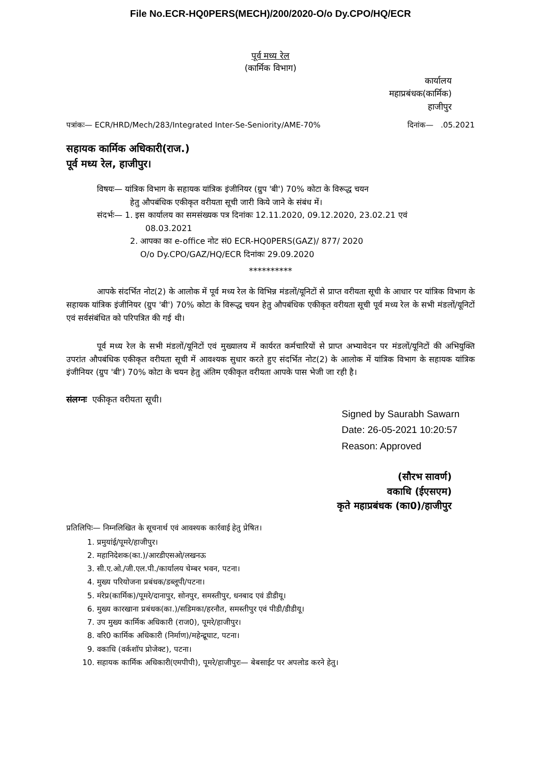File No.ECR-HQ0PERS(MECH)/200/2020-O/o Dy.CPO/HQ/ECR
पूर्व मध्य रेल
(कार्मिक विभाग)
कार्यालय
महाप्रबंधक(कार्मिक)
हाजीपुर
पत्रांकः— ECR/HRD/Mech/283/Integrated Inter-Se-Seniority/AME-70% दिनांक— .05.2021
सहायक कार्मिक अधिकारी(राज.)
पूर्व मध्य रेल, हाजीपुर।
विषयः— यांत्रिक विभाग के सहायक यांत्रिक इंजीनियर (ग्रुप 'बी') 70% कोटा के विरूद्ध चयन
हेतु औपबंधिक एकीकृत वरीयता सूची जारी किये जाने के संबंध में।
संदर्भः— 1. इस कार्यालय का समसंख्यक पत्र दिनांकः 12.11.2020, 09.12.2020, 23.02.21 एवं
08.03.2021
2. आपका का e-office नोट सं0 ECR-HQ0PERS(GAZ)/ 877/ 2020
O/o Dy.CPO/GAZ/HQ/ECR दिनांकः 29.09.2020
**********
आपके संदर्भित नोट(2) के आलोक में पूर्व मध्य रेल के विभिन्न मंडलों/यूनिटों से प्राप्त वरीयता सूची के आधार पर यांत्रिक विभाग के सहायक यांत्रिक इंजीनियर (ग्रुप 'बी') 70% कोटा के विरूद्ध चयन हेतु औपबंधिक एकीकृत वरीयता सूची पूर्व मध्य रेल के सभी मंडलों/यूनिटों एवं सर्वसंबंधित को परिपत्रित की गई थी।
पूर्व मध्य रेल के सभी मंडलों/यूनिटों एवं मुख्यालय में कार्यरत कर्मचारियों से प्राप्त अभ्यावेदन पर मंडलों/यूनिटों की अभियुक्ति उपरांत औपबंधिक एकीकृत वरीयता सूची में आवश्यक सुधार करते हुए संदर्भित नोट(2) के आलोक में यांत्रिक विभाग के सहायक यांत्रिक इंजीनियर (ग्रुप 'बी') 70% कोटा के चयन हेतु अंतिम एकीकृत वरीयता आपके पास भेजी जा रही है।
संलग्नः एकीकृत वरीयता सूची।
Signed by Saurabh Sawarn
Date: 26-05-2021 10:20:57
Reason: Approved
(सौरभ सावर्ण)
वकाधि (ईएसएम)
कृते महाप्रबंधक (का0)/हाजीपुर
प्रतिलिपिः— निम्नलिखित के सूचनार्थ एवं आवश्यक कार्रवाई हेतु प्रेषित।
1. प्रमुयांई/पूमरे/हाजीपुर।
2. महानिदेशक(का.)/आरडीएसओ/लखनऊ
3. सी.ए.ओ./जी.एल.पी./कार्यालय चेम्बर भवन, पटना।
4. मुख्य परियोजना प्रबंधक/डब्लूपी/पटना।
5. मंरेप्र(कार्मिक)/पूमरे/दानापुर, सोनपुर, समस्तीपुर, धनबाद एवं डीडीयू।
6. मुख्य कारखाना प्रबंधक(का.)/सडिमका/हरनौत, समस्तीपुर एवं पीडी/डीडीयू।
7. उप मुख्य कार्मिक अधिकारी (राज0), पूमरे/हाजीपुर।
8. वरि0 कार्मिक अधिकारी (निर्माण)/महेन्द्रूघाट, पटना।
9. वकाधि (वर्कशॉप प्रोजेक्ट), पटना।
10. सहायक कार्मिक अधिकारी(एमपीपी), पूमरे/हाजीपुरः— बेबसाईट पर अपलोड करने हेतु।